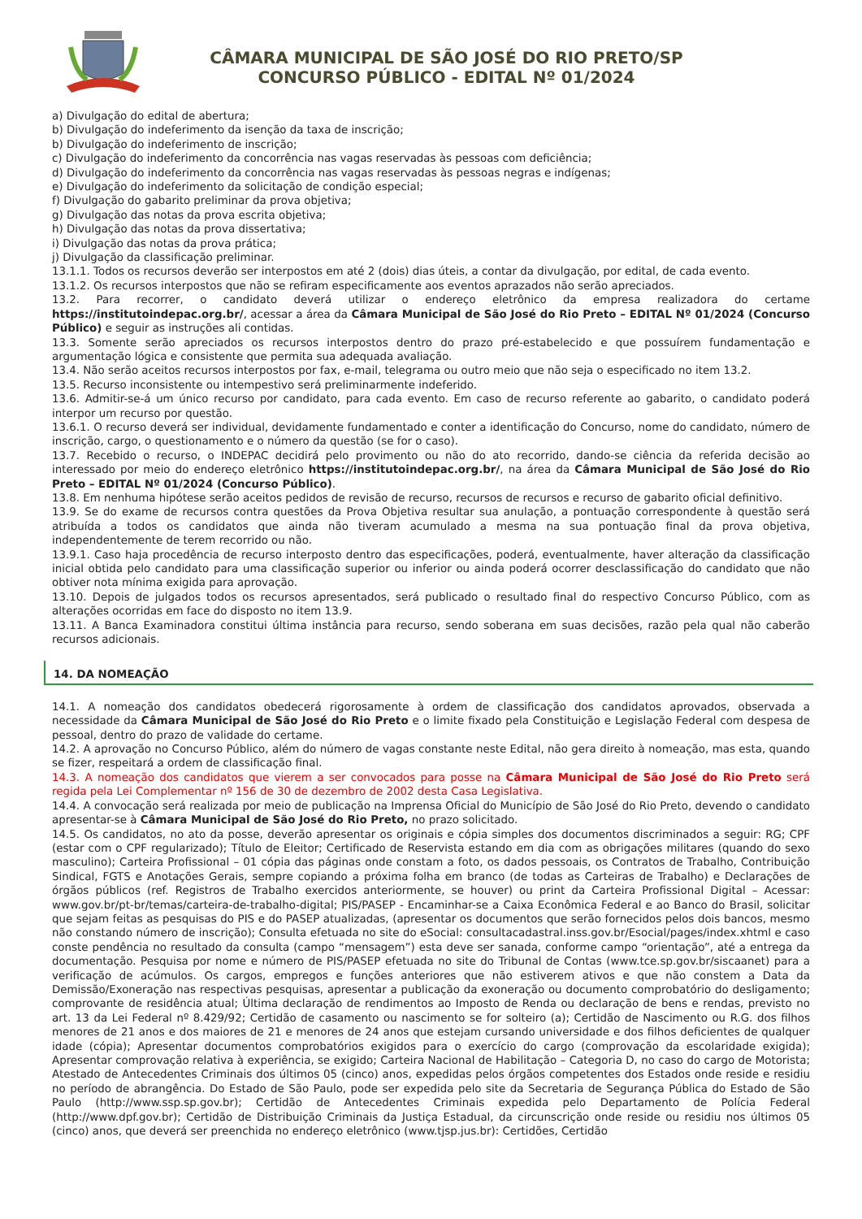CÂMARA MUNICIPAL DE SÃO JOSÉ DO RIO PRETO/SP
CONCURSO PÚBLICO - EDITAL Nº 01/2024
a) Divulgação do edital de abertura;
b) Divulgação do indeferimento da isenção da taxa de inscrição;
b) Divulgação do indeferimento de inscrição;
c) Divulgação do indeferimento da concorrência nas vagas reservadas às pessoas com deficiência;
d) Divulgação do indeferimento da concorrência nas vagas reservadas às pessoas negras e indígenas;
e) Divulgação do indeferimento da solicitação de condição especial;
f) Divulgação do gabarito preliminar da prova objetiva;
g) Divulgação das notas da prova escrita objetiva;
h) Divulgação das notas da prova dissertativa;
i) Divulgação das notas da prova prática;
j) Divulgação da classificação preliminar.
13.1.1. Todos os recursos deverão ser interpostos em até 2 (dois) dias úteis, a contar da divulgação, por edital, de cada evento.
13.1.2. Os recursos interpostos que não se refiram especificamente aos eventos aprazados não serão apreciados.
13.2. Para recorrer, o candidato deverá utilizar o endereço eletrônico da empresa realizadora do certame https://institutoindepac.org.br/, acessar a área da Câmara Municipal de São José do Rio Preto – EDITAL Nº 01/2024 (Concurso Público) e seguir as instruções ali contidas.
13.3. Somente serão apreciados os recursos interpostos dentro do prazo pré-estabelecido e que possuírem fundamentação e argumentação lógica e consistente que permita sua adequada avaliação.
13.4. Não serão aceitos recursos interpostos por fax, e-mail, telegrama ou outro meio que não seja o especificado no item 13.2.
13.5. Recurso inconsistente ou intempestivo será preliminarmente indeferido.
13.6. Admitir-se-á um único recurso por candidato, para cada evento. Em caso de recurso referente ao gabarito, o candidato poderá interpor um recurso por questão.
13.6.1. O recurso deverá ser individual, devidamente fundamentado e conter a identificação do Concurso, nome do candidato, número de inscrição, cargo, o questionamento e o número da questão (se for o caso).
13.7. Recebido o recurso, o INDEPAC decidirá pelo provimento ou não do ato recorrido, dando-se ciência da referida decisão ao interessado por meio do endereço eletrônico https://institutoindepac.org.br/, na área da Câmara Municipal de São José do Rio Preto – EDITAL Nº 01/2024 (Concurso Público).
13.8. Em nenhuma hipótese serão aceitos pedidos de revisão de recurso, recursos de recursos e recurso de gabarito oficial definitivo.
13.9. Se do exame de recursos contra questões da Prova Objetiva resultar sua anulação, a pontuação correspondente à questão será atribuída a todos os candidatos que ainda não tiveram acumulado a mesma na sua pontuação final da prova objetiva, independentemente de terem recorrido ou não.
13.9.1. Caso haja procedência de recurso interposto dentro das especificações, poderá, eventualmente, haver alteração da classificação inicial obtida pelo candidato para uma classificação superior ou inferior ou ainda poderá ocorrer desclassificação do candidato que não obtiver nota mínima exigida para aprovação.
13.10. Depois de julgados todos os recursos apresentados, será publicado o resultado final do respectivo Concurso Público, com as alterações ocorridas em face do disposto no item 13.9.
13.11. A Banca Examinadora constitui última instância para recurso, sendo soberana em suas decisões, razão pela qual não caberão recursos adicionais.
14. DA NOMEAÇÃO
14.1. A nomeação dos candidatos obedecerá rigorosamente à ordem de classificação dos candidatos aprovados, observada a necessidade da Câmara Municipal de São José do Rio Preto e o limite fixado pela Constituição e Legislação Federal com despesa de pessoal, dentro do prazo de validade do certame.
14.2. A aprovação no Concurso Público, além do número de vagas constante neste Edital, não gera direito à nomeação, mas esta, quando se fizer, respeitará a ordem de classificação final.
14.3. A nomeação dos candidatos que vierem a ser convocados para posse na Câmara Municipal de São José do Rio Preto será regida pela Lei Complementar nº 156 de 30 de dezembro de 2002 desta Casa Legislativa.
14.4. A convocação será realizada por meio de publicação na Imprensa Oficial do Município de São José do Rio Preto, devendo o candidato apresentar-se à Câmara Municipal de São José do Rio Preto, no prazo solicitado.
14.5. Os candidatos, no ato da posse, deverão apresentar os originais e cópia simples dos documentos discriminados a seguir: RG; CPF (estar com o CPF regularizado); Título de Eleitor; Certificado de Reservista estando em dia com as obrigações militares (quando do sexo masculino); Carteira Profissional – 01 cópia das páginas onde constam a foto, os dados pessoais, os Contratos de Trabalho, Contribuição Sindical, FGTS e Anotações Gerais, sempre copiando a próxima folha em branco (de todas as Carteiras de Trabalho) e Declarações de órgãos públicos (ref. Registros de Trabalho exercidos anteriormente, se houver) ou print da Carteira Profissional Digital – Acessar: www.gov.br/pt-br/temas/carteira-de-trabalho-digital; PIS/PASEP - Encaminhar-se a Caixa Econômica Federal e ao Banco do Brasil, solicitar que sejam feitas as pesquisas do PIS e do PASEP atualizadas, (apresentar os documentos que serão fornecidos pelos dois bancos, mesmo não constando número de inscrição); Consulta efetuada no site do eSocial: consultacadastral.inss.gov.br/Esocial/pages/index.xhtml e caso conste pendência no resultado da consulta (campo “mensagem”) esta deve ser sanada, conforme campo “orientação”, até a entrega da documentação. Pesquisa por nome e número de PIS/PASEP efetuada no site do Tribunal de Contas (www.tce.sp.gov.br/siscaanet) para a verificação de acúmulos. Os cargos, empregos e funções anteriores que não estiverem ativos e que não constem a Data da Demissão/Exoneração nas respectivas pesquisas, apresentar a publicação da exoneração ou documento comprobatório do desligamento; comprovante de residência atual; Última declaração de rendimentos ao Imposto de Renda ou declaração de bens e rendas, previsto no art. 13 da Lei Federal nº 8.429/92; Certidão de casamento ou nascimento se for solteiro (a); Certidão de Nascimento ou R.G. dos filhos menores de 21 anos e dos maiores de 21 e menores de 24 anos que estejam cursando universidade e dos filhos deficientes de qualquer idade (cópia); Apresentar documentos comprobatórios exigidos para o exercício do cargo (comprovação da escolaridade exigida); Apresentar comprovação relativa à experiência, se exigido; Carteira Nacional de Habilitação – Categoria D, no caso do cargo de Motorista; Atestado de Antecedentes Criminais dos últimos 05 (cinco) anos, expedidas pelos órgãos competentes dos Estados onde reside e residiu no período de abrangência. Do Estado de São Paulo, pode ser expedida pelo site da Secretaria de Segurança Pública do Estado de São Paulo (http://www.ssp.sp.gov.br); Certidão de Antecedentes Criminais expedida pelo Departamento de Polícia Federal (http://www.dpf.gov.br); Certidão de Distribuição Criminais da Justiça Estadual, da circunscrição onde reside ou residiu nos últimos 05 (cinco) anos, que deverá ser preenchida no endereço eletrônico (www.tjsp.jus.br): Certidões, Certidão